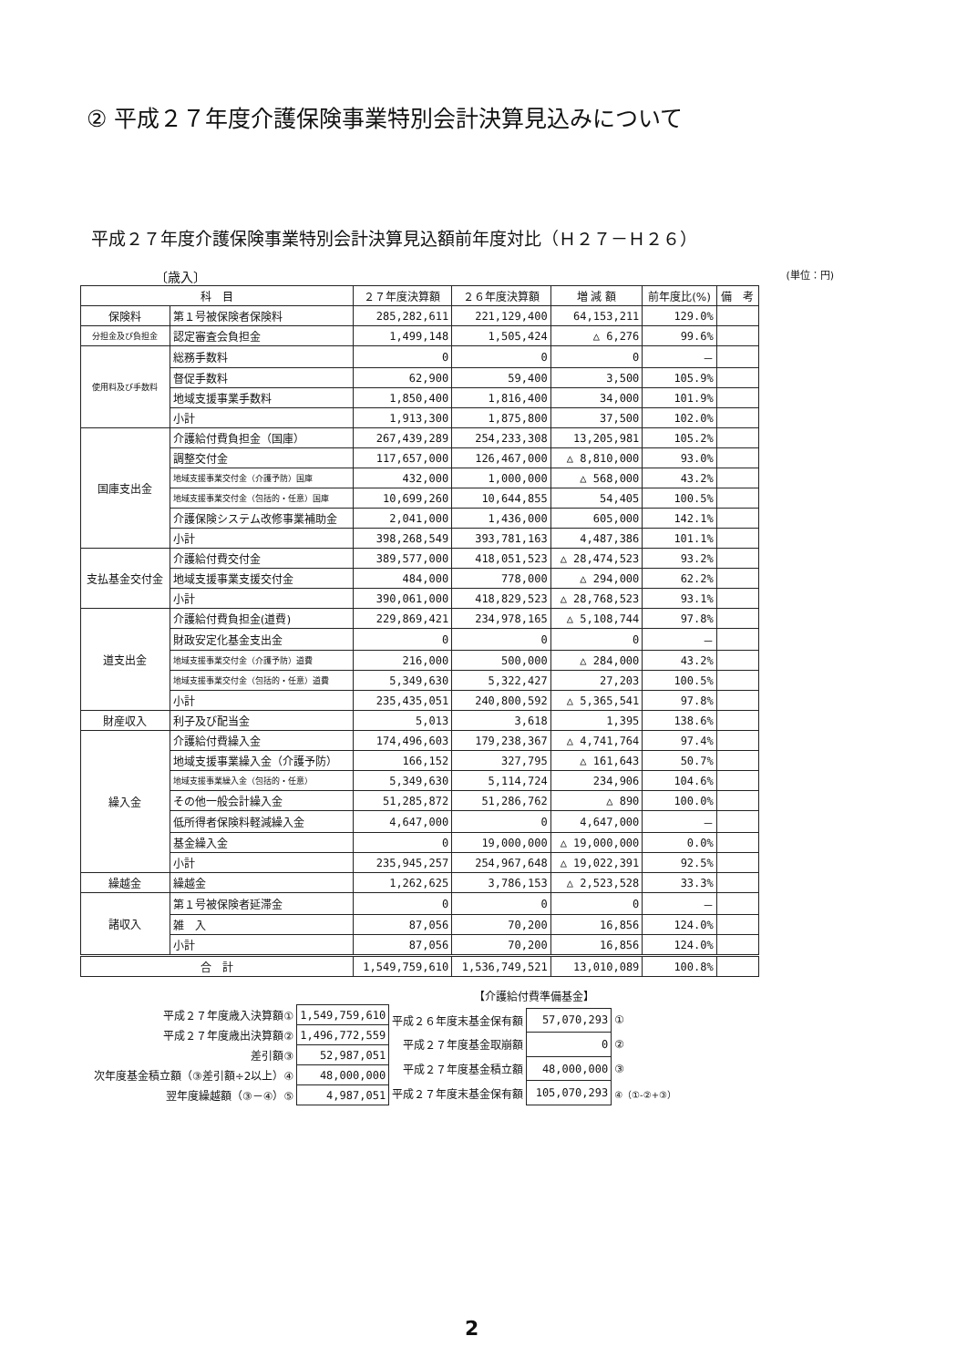② 平成２７年度介護保険事業特別会計決算見込みについて
平成２７年度介護保険事業特別会計決算見込額前年度対比（Ｈ２７－Ｈ２６）
〔歳入〕 (単位：円)
| 科 目 | | ２７年度決算額 | ２６年度決算額 | 増 減 額 | 前年度比(%) | 備 考 |
| --- | --- | --- | --- | --- | --- | --- |
| 保険料 | 第１号被保険者保険料 | 285,282,611 | 221,129,400 | 64,153,211 | 129.0% | |
| 分担金及び負担金 | 認定審査会負担金 | 1,499,148 | 1,505,424 | △ 6,276 | 99.6% | |
| 使用料及び手数料 | 総務手数料 | 0 | 0 | 0 | － | |
| | 督促手数料 | 62,900 | 59,400 | 3,500 | 105.9% | |
| | 地域支援事業手数料 | 1,850,400 | 1,816,400 | 34,000 | 101.9% | |
| | 小計 | 1,913,300 | 1,875,800 | 37,500 | 102.0% | |
| 国庫支出金 | 介護給付費負担金（国庫） | 267,439,289 | 254,233,308 | 13,205,981 | 105.2% | |
| | 調整交付金 | 117,657,000 | 126,467,000 | △ 8,810,000 | 93.0% | |
| | 地域支援事業交付金（介護予防）国庫 | 432,000 | 1,000,000 | △ 568,000 | 43.2% | |
| | 地域支援事業交付金（包括的・任意）国庫 | 10,699,260 | 10,644,855 | 54,405 | 100.5% | |
| | 介護保険システム改修事業補助金 | 2,041,000 | 1,436,000 | 605,000 | 142.1% | |
| | 小計 | 398,268,549 | 393,781,163 | 4,487,386 | 101.1% | |
| 支払基金交付金 | 介護給付費交付金 | 389,577,000 | 418,051,523 | △ 28,474,523 | 93.2% | |
| | 地域支援事業支援交付金 | 484,000 | 778,000 | △ 294,000 | 62.2% | |
| | 小計 | 390,061,000 | 418,829,523 | △ 28,768,523 | 93.1% | |
| 道支出金 | 介護給付費負担金(道費) | 229,869,421 | 234,978,165 | △ 5,108,744 | 97.8% | |
| | 財政安定化基金支出金 | 0 | 0 | 0 | － | |
| | 地域支援事業交付金（介護予防）道費 | 216,000 | 500,000 | △ 284,000 | 43.2% | |
| | 地域支援事業交付金（包括的・任意）道費 | 5,349,630 | 5,322,427 | 27,203 | 100.5% | |
| | 小計 | 235,435,051 | 240,800,592 | △ 5,365,541 | 97.8% | |
| 財産収入 | 利子及び配当金 | 5,013 | 3,618 | 1,395 | 138.6% | |
| 繰入金 | 介護給付費繰入金 | 174,496,603 | 179,238,367 | △ 4,741,764 | 97.4% | |
| | 地域支援事業繰入金（介護予防） | 166,152 | 327,795 | △ 161,643 | 50.7% | |
| | 地域支援事業繰入金（包括的・任意） | 5,349,630 | 5,114,724 | 234,906 | 104.6% | |
| | その他一般会計繰入金 | 51,285,872 | 51,286,762 | △ 890 | 100.0% | |
| | 低所得者保険料軽減繰入金 | 4,647,000 | 0 | 4,647,000 | － | |
| | 基金繰入金 | 0 | 19,000,000 | △ 19,000,000 | 0.0% | |
| | 小計 | 235,945,257 | 254,967,648 | △ 19,022,391 | 92.5% | |
| 繰越金 | 繰越金 | 1,262,625 | 3,786,153 | △ 2,523,528 | 33.3% | |
| 諸収入 | 第１号被保険者延滞金 | 0 | 0 | 0 | － | |
| | 雑 入 | 87,056 | 70,200 | 16,856 | 124.0% | |
| | 小計 | 87,056 | 70,200 | 16,856 | 124.0% | |
| 合 計 | | 1,549,759,610 | 1,536,749,521 | 13,010,089 | 100.8% | |
| 平成２７年度歳入決算額① | 1,549,759,610 |
| 平成２７年度歳出決算額② | 1,496,772,559 |
| 差引額③ | 52,987,051 |
| 次年度基金積立額（③差引額÷2以上）④ | 48,000,000 |
| 翌年度繰越額（③－④）⑤ | 4,987,051 |
| 【介護給付費準備基金】 | | |
| 平成２６年度末基金保有額 | 57,070,293 | ① |
| 平成２７年度基金取崩額 | 0 | ② |
| 平成２７年度基金積立額 | 48,000,000 | ③ |
| 平成２７年度末基金保有額 | 105,070,293 | ④（①-②+③） |
2